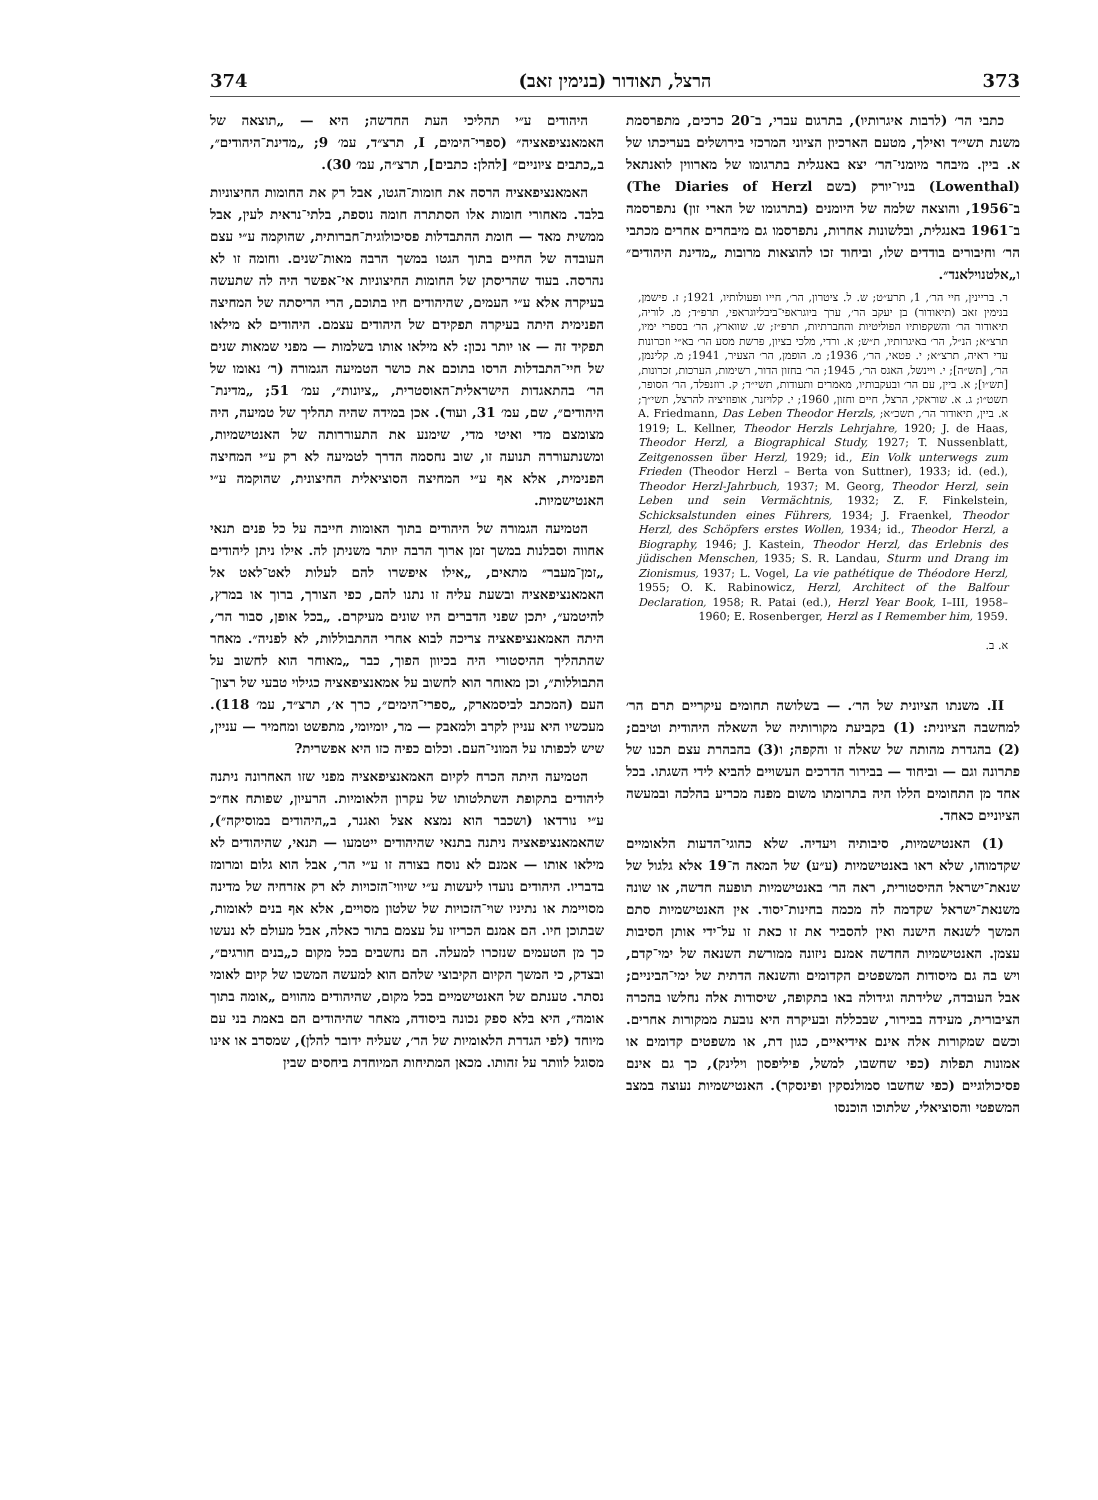373 הרצל, תאודור (בנימין זאב) 374
כתבי הר׳ (לרבות איגרותיו), בתרגום עברי, ב־20 כרכים, מתפרסמת משנת תשי״ד ואילך, מטעם הארכיון הציוני המרכזי בירושלים בעריכתו של א. ביין. מיבחר מיומני־הר׳ יצא באנגלית בתרגומו של מארווין לואנתאל (Lowenthal) בניו־יורק (בשם The Diaries of Herzl) ב־1956, והוצאה שלמה של היומנים (בתרגומו של הארי זון) נתפרסמה ב־1961 באנגלית, ובלשונות אחרות, נתפרסמו גם מיבחרים אחרים מכתבי הר׳ וחיבורים בודדים שלו, וביחוד זכו להוצאות מרובות „מדינת היהודים״ ו„אלטנוילאנד״.
ר. בריינין, חיי הר׳, 1, תרע״ט; ש. ל. ציטרון, הר׳, חייו ופעולותיו, 1921; ז. פישמן, בנימין זאב (תיאודור) בן יעקב הר׳, ערך ביוגראפי־ביבליוגראפי, תרפ״ד; מ. לוריה, תיאודור הר׳ והשקפותיו הפוליטיות והחברתיות, תרפ״ז; ש. שווארץ, הר׳ בספרי ימיו, תרצ״א; הנ״ל, הר׳ באיגרותיו, ת״ש; א. ורדי, מלכי בציון, פרשת מסע הר׳ בא״י וזכרונות עדי ראיה, תרצ״א; י. פטאי, הר׳, 1936; מ. הופמן, הר׳ הצעיר, 1941; מ. קלינמן, הר׳, [תש״ה]; י. ויינשל, האגס הר׳, 1945; הר׳ בחזון הדור, רשימות, הערכות, זכרונות, [תש״ו]; א. ביין, עם הר׳ ובעקבותיו, מאמרים ותעודות, תשי״ד; ק. רוזנפלד, הר׳ הסופר, תשט״ו; ג. א. שוראקי, הרצל, חיים וחזון, 1960; י. קלויזנר, אופוזיציה להרצל, תשי״ך; א. ביין, תיאודור הר׳, תשכ״א; A. Friedmann, Das Leben Theodor Herzls, 1919; L. Kellner, Theodor Herzls Lehrjahre, 1920; J. de Haas, Theodor Herzl, a Biographical Study, 1927; T. Nussenblatt, Zeitgenossen über Herzl, 1929; id., Ein Volk unterwegs zum Frieden (Theodor Herzl – Berta von Suttner), 1933; id. (ed.), Theodor Herzl-Jahrbuch, 1937; M. Georg, Theodor Herzl, sein Leben und sein Vermächtnis, 1932; Z. F. Finkelstein, Schicksalstunden eines Führers, 1934; J. Fraenkel, Theodor Herzl, des Schöpfers erstes Wollen, 1934; id., Theodor Herzl, a Biography, 1946; J. Kastein, Theodor Herzl, das Erlebnis des jüdischen Menschen, 1935; S. R. Landau, Sturm und Drang im Zionismus, 1937; L. Vogel, La vie pathétique de Théodore Herzl, 1955; O. K. Rabinowicz, Herzl, Architect of the Balfour Declaration, 1958; R. Patai (ed.), Herzl Year Book, I–III, 1958–1960; E. Rosenberger, Herzl as I Remember him, 1959.
א. ב.
II. משנתו הציונית של הר׳. — בשלושה תחומים עיקריים תרם הר׳ למחשבה הציונית: (1) בקביעת מקורותיה של השאלה היהודית וטיבם; (2) בהגדרת מהותה של שאלה זו והקפה; ו(3) בהבהרת עצם תכנו של פתרונה וגם — וביחוד — בבירור הדרכים העשויים להביא לידי השגתו. בכל אחד מן התחומים הללו היה בתרומתו משום מפנה מכריע בהלכה ובמעשה הציוניים כאחד.
(1) האנטישמיות, סיבותיה ויעדיה. שלא כהוגי־הדעות הלאומיים שקדמוהו, שלא ראו באנטישמיות (ע״ע) של המאה ה־19 אלא גלגול של שנאת־ישראל ההיסטורית, ראה הר׳ באנטישמיות תופעה חדשה, או שונה משנאת־ישראל שקדמה לה מכמה בחינות־יסוד. אין האנטישמיות סתם המשך לשנאה הישנה ואין להסביר את זו כאת זו על־ידי אותן הסיבות עצמן. האנטישמיות החדשה אמנם ניזונה ממורשת השנאה של ימי־קדם, ויש בה גם מיסודות המשפטים הקדומים והשנאה הדתית של ימי־הביניים; אבל העובדה, שלידתה וגידולה באו בתקופה, שיסודות אלה נחלשו בהכרה הציבורית, מעידה בבירור, שבכללה ובעיקרה היא נובעת ממקורות אחרים. וכשם שמקורות אלה אינם אידיאיים, כגון דת, או משפטים קדומים או אמונות תפלות (כפי שחשבו, למשל, פיליפסון וילינק), כך גם אינם פסיכולוגיים (כפי שחשבו סמולנסקין ופינסקר). האנטישמיות נעוצה במצב המשפטי והסוציאלי, שלתוכו הוכנסו
היהודים ע״י תהליכי העת החדשה; היא — „תוצאה של האמאנציפאציה״ (ספרי־הימים, I, תרצ״ד, עמ׳ 9; „מדינת־היהודים״, ב„כתבים ציוניים״ [להלן: כתבים], תרצ״ה, עמ׳ 30).
האמאנציפאציה הרסה את חומות־הגטו, אבל רק את החומות החיצוניות בלבד. מאחורי חומות אלו הסתתרה חומה נוספת, בלתי־נראית לעין, אבל ממשית מאד — חומת ההתבדלות פסיכולוגית־חברותית, שהוקמה ע״י עצם העובדה של החיים בתוך הגטו במשך הרבה מאות־שנים. וחומה זו לא נהרסה. בעוד שהריסתן של החומות החיצוניות אי־אפשר היה לה שתעשה בעיקרה אלא ע״י העמים, שהיהודים חיו בתוכם, הרי הריסתה של המחיצה הפנימית היתה בעיקרה תפקידם של היהודים עצמם. היהודים לא מילאו תפקיד זה — או יותר נכון: לא מילאו אותו בשלמות — מפני שמאות שנים של חיי־התבדלות הרסו בתוכם את כושר הטמיעה הגמורה (ר׳ נאומו של הר׳ בהתאגדות הישראלית־האוסטרית, „ציונות״, עמ׳ 51; „מדינת־היהודים״, שם, עמ׳ 31, ועוד). אכן במידה שהיה תהליך של טמיעה, היה מצומצם מדי ואיטי מדי, שימנע את התעוררותה של האנטישמיות, ומשנתעוררה תנועה זו, שוב נחסמה הדרך לטמיעה לא רק ע״י המחיצה הפנימית, אלא אף ע״י המחיצה הסוציאלית החיצונית, שהוקמה ע״י האנטישמיות.
הטמיעה הגמורה של היהודים בתוך האומות חייבה על כל פנים תנאי אחווה וסבלנות במשך זמן ארוך הרבה יותר משניתן לה. אילו ניתן ליהודים „זמן־מעבר״ מתאים, „אילו איפשרו להם לעלות לאט־לאט אל האמאנציפאציה ובשעת עליה זו נתנו להם, כפי הצורך, ברוך או במרץ, להיטמע״, יתכן שפני הדברים היו שונים מעיקרם. „בכל אופן, סבור הר׳, היתה האמאנציפאציה צריכה לבוא אחרי ההתבוללות, לא לפניה״. מאחר שהתהליך ההיסטורי היה בכיוון הפוך, כבר „מאוחר הוא לחשוב על התבוללות״, וכן מאוחר הוא לחשוב על אמאנציפאציה כגילוי טבעי של רצון־העם (המכתב לביסמארק, „ספרי־הימים״, כרך א׳, תרצ״ד, עמ׳ 118). מעכשיו היא עניין לקרב ולמאבק — מר, יומיומי, מתפשט ומחמיר — עניין, שיש לכפותו על המוני־העם. וכלום כפיה כזו היא אפשרית?
הטמיעה היתה הכרח לקיום האמאנציפאציה מפני שזו האחרונה ניתנה ליהודים בתקופת השתלטותו של עקרון הלאומיות. הרעיון, שפותח אח״כ ע״י נורדאו (ושכבר הוא נמצא אצל ואגנר, ב„היהודים במוסיקה״), שהאמאנציפאציה ניתנה בתנאי שהיהודים ייטמעו — תנאי, שהיהודים לא מילאו אותו — אמנם לא נוסח בצורה זו ע״י הר׳, אבל הוא גלום ומרומז בדבריו. היהודים נועדו ליעשות ע״י שיווי־הזכויות לא רק אזרחיה של מדינה מסויימת או נתיניו שוי־הזכויות של שלטון מסויים, אלא אף בנים לאומות, שבתוכן חיו. הם אמנם הכריזו על עצמם בתור כאלה, אבל מעולם לא נעשו כך מן הטעמים שנזכרו למעלה. הם נחשבים בכל מקום כ„בנים חורגים״, ובצדק, כי המשך הקיום הקיבוצי שלהם הוא למעשה המשכו של קיום לאומי נסתר. טענתם של האנטישמיים בכל מקום, שהיהודים מהווים „אומה בתוך אומה״, היא בלא ספק נכונה ביסודה, מאחר שהיהודים הם באמת בני עם מיוחד (לפי הגדרת הלאומיות של הר׳, שעליה ידובר להלן), שמסרב או אינו מסוגל לוותר על זהותו. מכאן המתיחות המיוחדת ביחסים שבין